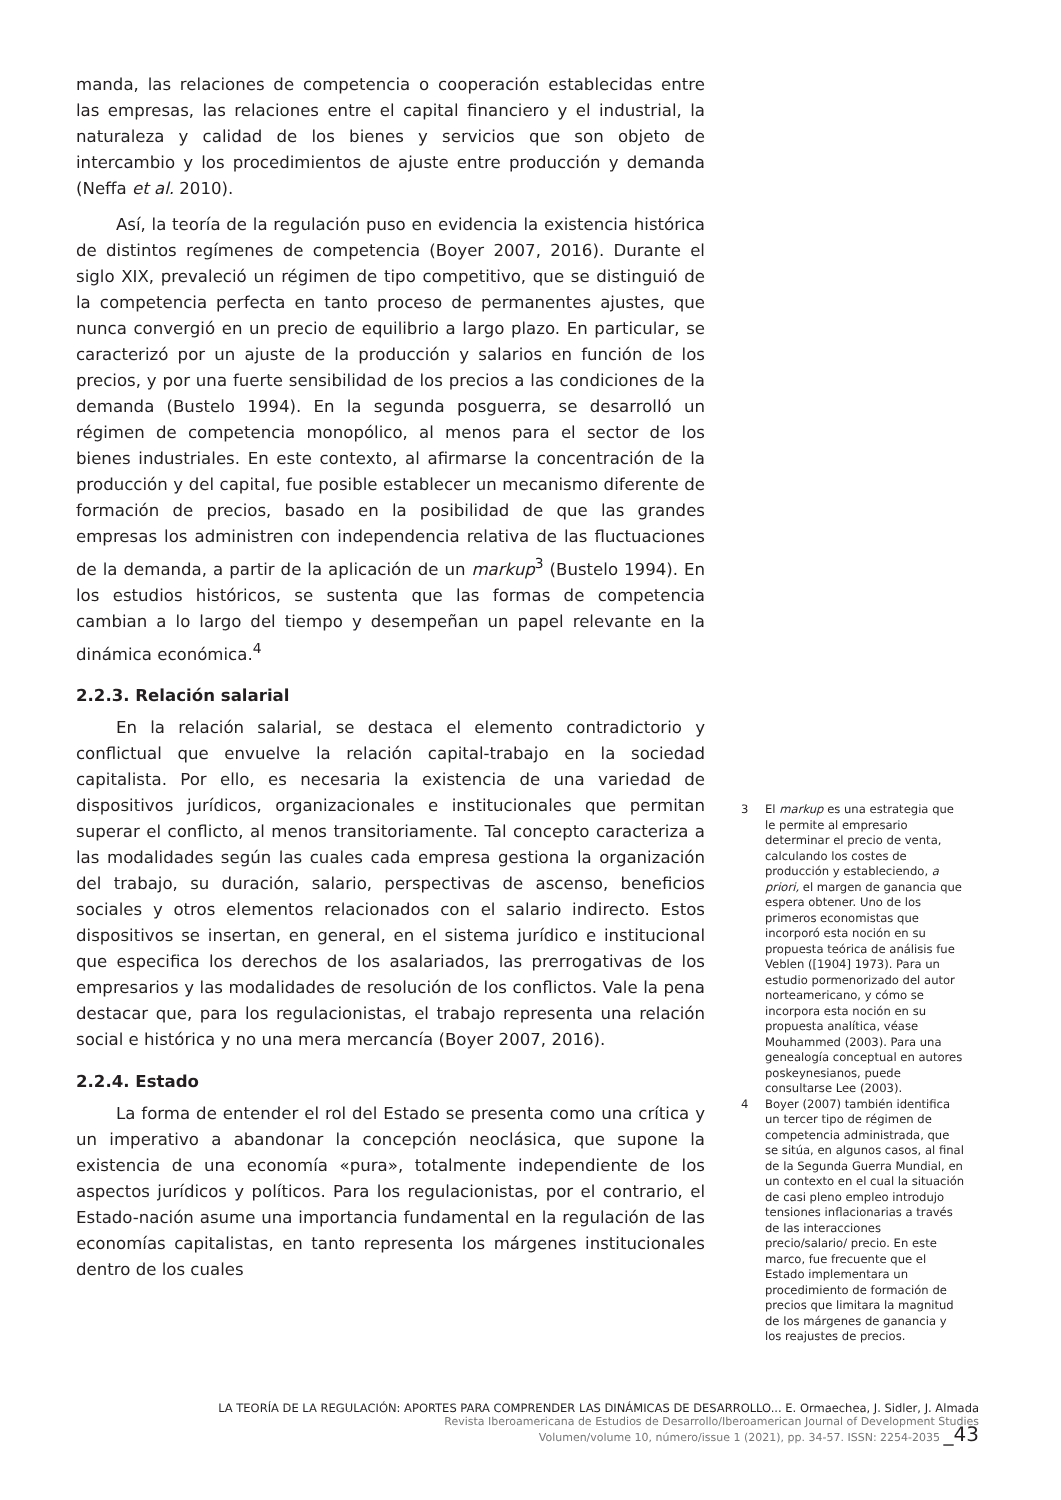manda, las relaciones de competencia o cooperación establecidas entre las empresas, las relaciones entre el capital financiero y el industrial, la naturaleza y calidad de los bienes y servicios que son objeto de intercambio y los procedimientos de ajuste entre producción y demanda (Neffa et al. 2010).
Así, la teoría de la regulación puso en evidencia la existencia histórica de distintos regímenes de competencia (Boyer 2007, 2016). Durante el siglo XIX, prevaleció un régimen de tipo competitivo, que se distinguió de la competencia perfecta en tanto proceso de permanentes ajustes, que nunca convergió en un precio de equilibrio a largo plazo. En particular, se caracterizó por un ajuste de la producción y salarios en función de los precios, y por una fuerte sensibilidad de los precios a las condiciones de la demanda (Bustelo 1994). En la segunda posguerra, se desarrolló un régimen de competencia monopólico, al menos para el sector de los bienes industriales. En este contexto, al afirmarse la concentración de la producción y del capital, fue posible establecer un mecanismo diferente de formación de precios, basado en la posibilidad de que las grandes empresas los administren con independencia relativa de las fluctuaciones de la demanda, a partir de la aplicación de un markup<sup>3</sup> (Bustelo 1994). En los estudios históricos, se sustenta que las formas de competencia cambian a lo largo del tiempo y desempeñan un papel relevante en la dinámica económica.<sup>4</sup>
2.2.3. Relación salarial
En la relación salarial, se destaca el elemento contradictorio y conflictual que envuelve la relación capital-trabajo en la sociedad capitalista. Por ello, es necesaria la existencia de una variedad de dispositivos jurídicos, organizacionales e institucionales que permitan superar el conflicto, al menos transitoriamente. Tal concepto caracteriza a las modalidades según las cuales cada empresa gestiona la organización del trabajo, su duración, salario, perspectivas de ascenso, beneficios sociales y otros elementos relacionados con el salario indirecto. Estos dispositivos se insertan, en general, en el sistema jurídico e institucional que especifica los derechos de los asalariados, las prerrogativas de los empresarios y las modalidades de resolución de los conflictos. Vale la pena destacar que, para los regulacionistas, el trabajo representa una relación social e histórica y no una mera mercancía (Boyer 2007, 2016).
2.2.4. Estado
La forma de entender el rol del Estado se presenta como una crítica y un imperativo a abandonar la concepción neoclásica, que supone la existencia de una economía «pura», totalmente independiente de los aspectos jurídicos y políticos. Para los regulacionistas, por el contrario, el Estado-nación asume una importancia fundamental en la regulación de las economías capitalistas, en tanto representa los márgenes institucionales dentro de los cuales
3 El markup es una estrategia que le permite al empresario determinar el precio de venta, calculando los costes de producción y estableciendo, a priori, el margen de ganancia que espera obtener. Uno de los primeros economistas que incorporó esta noción en su propuesta teórica de análisis fue Veblen ([1904] 1973). Para un estudio pormenorizado del autor norteamericano, y cómo se incorpora esta noción en su propuesta analítica, véase Mouhammed (2003). Para una genealogía conceptual en autores poskeynesianos, puede consultarse Lee (2003).
4 Boyer (2007) también identifica un tercer tipo de régimen de competencia administrada, que se sitúa, en algunos casos, al final de la Segunda Guerra Mundial, en un contexto en el cual la situación de casi pleno empleo introdujo tensiones inflacionarias a través de las interacciones precio/salario/ precio. En este marco, fue frecuente que el Estado implementara un procedimiento de formación de precios que limitara la magnitud de los márgenes de ganancia y los reajustes de precios.
LA TEORÍA DE LA REGULACIÓN: APORTES PARA COMPRENDER LAS DINÁMICAS DE DESARROLLO... E. Ormaechea, J. Sidler, J. Almada
Revista Iberoamericana de Estudios de Desarrollo/Iberoamerican Journal of Development Studies
Volumen/volume 10, número/issue 1 (2021), pp. 34-57. ISSN: 2254-2035 _43